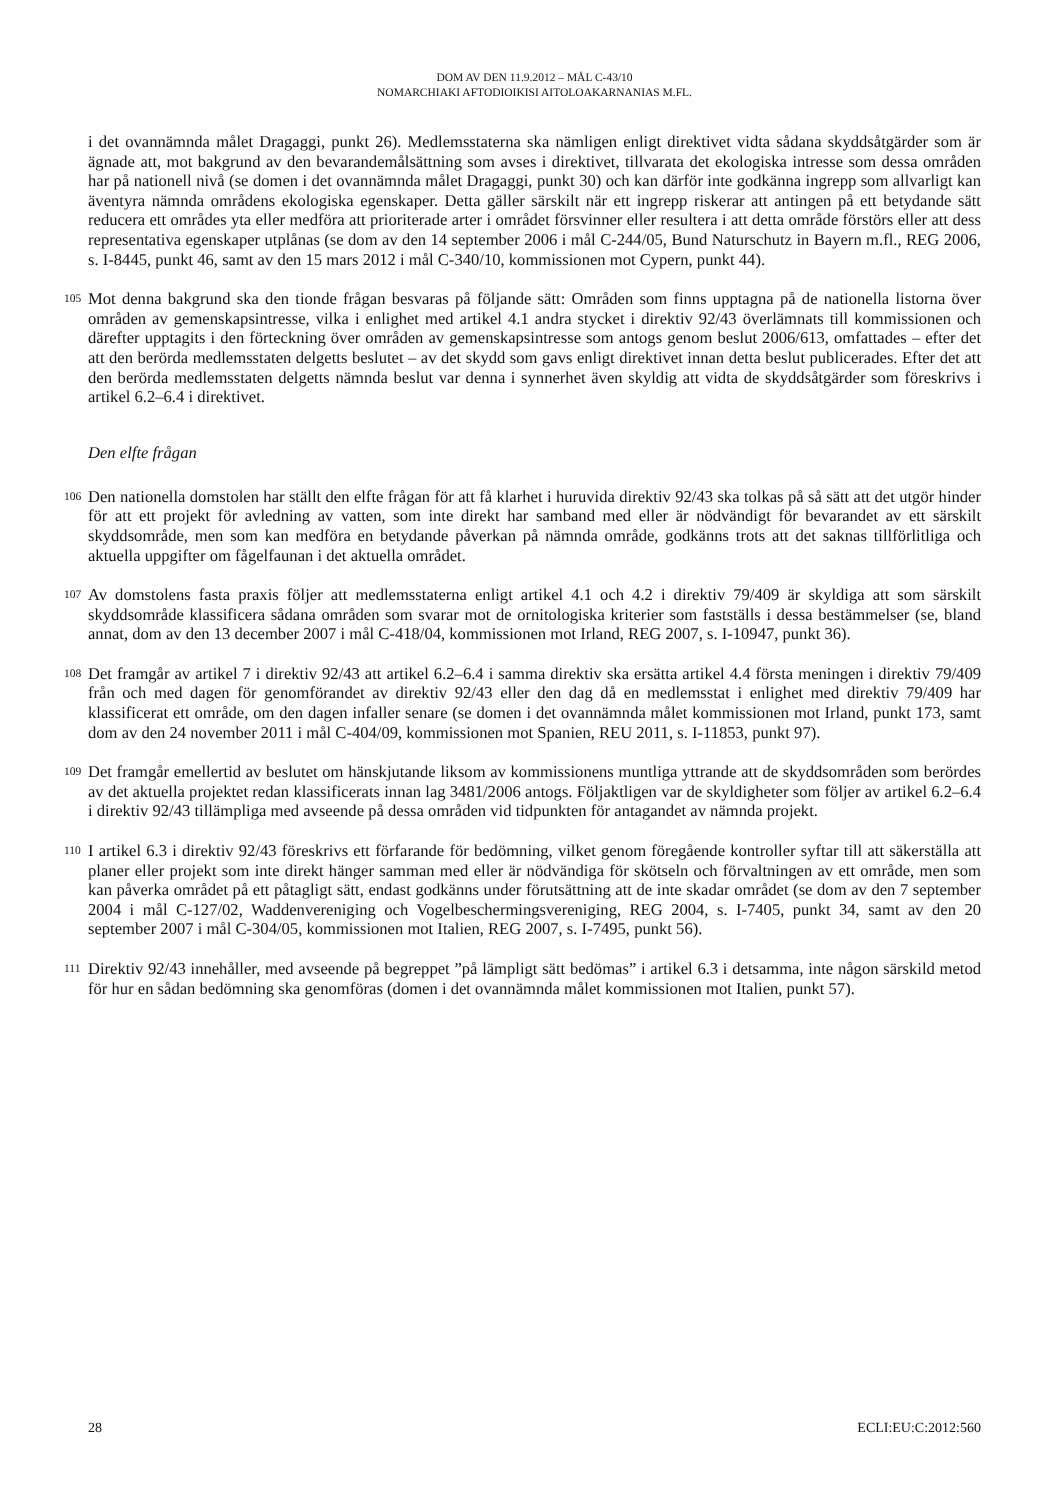DOM AV DEN 11.9.2012 – MÅL C-43/10
NOMARCHIAKI AFTODIOIKISI AITOLOAKARNANIAS M.FL.
i det ovannämnda målet Dragaggi, punkt 26). Medlemsstaterna ska nämligen enligt direktivet vidta sådana skyddsåtgärder som är ägnade att, mot bakgrund av den bevarandemålsättning som avses i direktivet, tillvarata det ekologiska intresse som dessa områden har på nationell nivå (se domen i det ovannämnda målet Dragaggi, punkt 30) och kan därför inte godkänna ingrepp som allvarligt kan äventyra nämnda områdens ekologiska egenskaper. Detta gäller särskilt när ett ingrepp riskerar att antingen på ett betydande sätt reducera ett områdes yta eller medföra att prioriterade arter i området försvinner eller resultera i att detta område förstörs eller att dess representativa egenskaper utplånas (se dom av den 14 september 2006 i mål C-244/05, Bund Naturschutz in Bayern m.fl., REG 2006, s. I-8445, punkt 46, samt av den 15 mars 2012 i mål C-340/10, kommissionen mot Cypern, punkt 44).
105
Mot denna bakgrund ska den tionde frågan besvaras på följande sätt: Områden som finns upptagna på de nationella listorna över områden av gemenskapsintresse, vilka i enlighet med artikel 4.1 andra stycket i direktiv 92/43 överlämnats till kommissionen och därefter upptagits i den förteckning över områden av gemenskapsintresse som antogs genom beslut 2006/613, omfattades – efter det att den berörda medlemsstaten delgetts beslutet – av det skydd som gavs enligt direktivet innan detta beslut publicerades. Efter det att den berörda medlemsstaten delgetts nämnda beslut var denna i synnerhet även skyldig att vidta de skyddsåtgärder som föreskrivs i artikel 6.2–6.4 i direktivet.
Den elfte frågan
106
Den nationella domstolen har ställt den elfte frågan för att få klarhet i huruvida direktiv 92/43 ska tolkas på så sätt att det utgör hinder för att ett projekt för avledning av vatten, som inte direkt har samband med eller är nödvändigt för bevarandet av ett särskilt skyddsområde, men som kan medföra en betydande påverkan på nämnda område, godkänns trots att det saknas tillförlitliga och aktuella uppgifter om fågelfaunan i det aktuella området.
107
Av domstolens fasta praxis följer att medlemsstaterna enligt artikel 4.1 och 4.2 i direktiv 79/409 är skyldiga att som särskilt skyddsområde klassificera sådana områden som svarar mot de ornitologiska kriterier som fastställs i dessa bestämmelser (se, bland annat, dom av den 13 december 2007 i mål C-418/04, kommissionen mot Irland, REG 2007, s. I-10947, punkt 36).
108
Det framgår av artikel 7 i direktiv 92/43 att artikel 6.2–6.4 i samma direktiv ska ersätta artikel 4.4 första meningen i direktiv 79/409 från och med dagen för genomförandet av direktiv 92/43 eller den dag då en medlemsstat i enlighet med direktiv 79/409 har klassificerat ett område, om den dagen infaller senare (se domen i det ovannämnda målet kommissionen mot Irland, punkt 173, samt dom av den 24 november 2011 i mål C-404/09, kommissionen mot Spanien, REU 2011, s. I-11853, punkt 97).
109
Det framgår emellertid av beslutet om hänskjutande liksom av kommissionens muntliga yttrande att de skyddsområden som berördes av det aktuella projektet redan klassificerats innan lag 3481/2006 antogs. Följaktligen var de skyldigheter som följer av artikel 6.2–6.4 i direktiv 92/43 tillämpliga med avseende på dessa områden vid tidpunkten för antagandet av nämnda projekt.
110
I artikel 6.3 i direktiv 92/43 föreskrivs ett förfarande för bedömning, vilket genom föregående kontroller syftar till att säkerställa att planer eller projekt som inte direkt hänger samman med eller är nödvändiga för skötseln och förvaltningen av ett område, men som kan påverka området på ett påtagligt sätt, endast godkänns under förutsättning att de inte skadar området (se dom av den 7 september 2004 i mål C-127/02, Waddenvereniging och Vogelbeschermingsvereniging, REG 2004, s. I-7405, punkt 34, samt av den 20 september 2007 i mål C-304/05, kommissionen mot Italien, REG 2007, s. I-7495, punkt 56).
111
Direktiv 92/43 innehåller, med avseende på begreppet ”på lämpligt sätt bedömas” i artikel 6.3 i detsamma, inte någon särskild metod för hur en sådan bedömning ska genomföras (domen i det ovannämnda målet kommissionen mot Italien, punkt 57).
28 ECLI:EU:C:2012:560